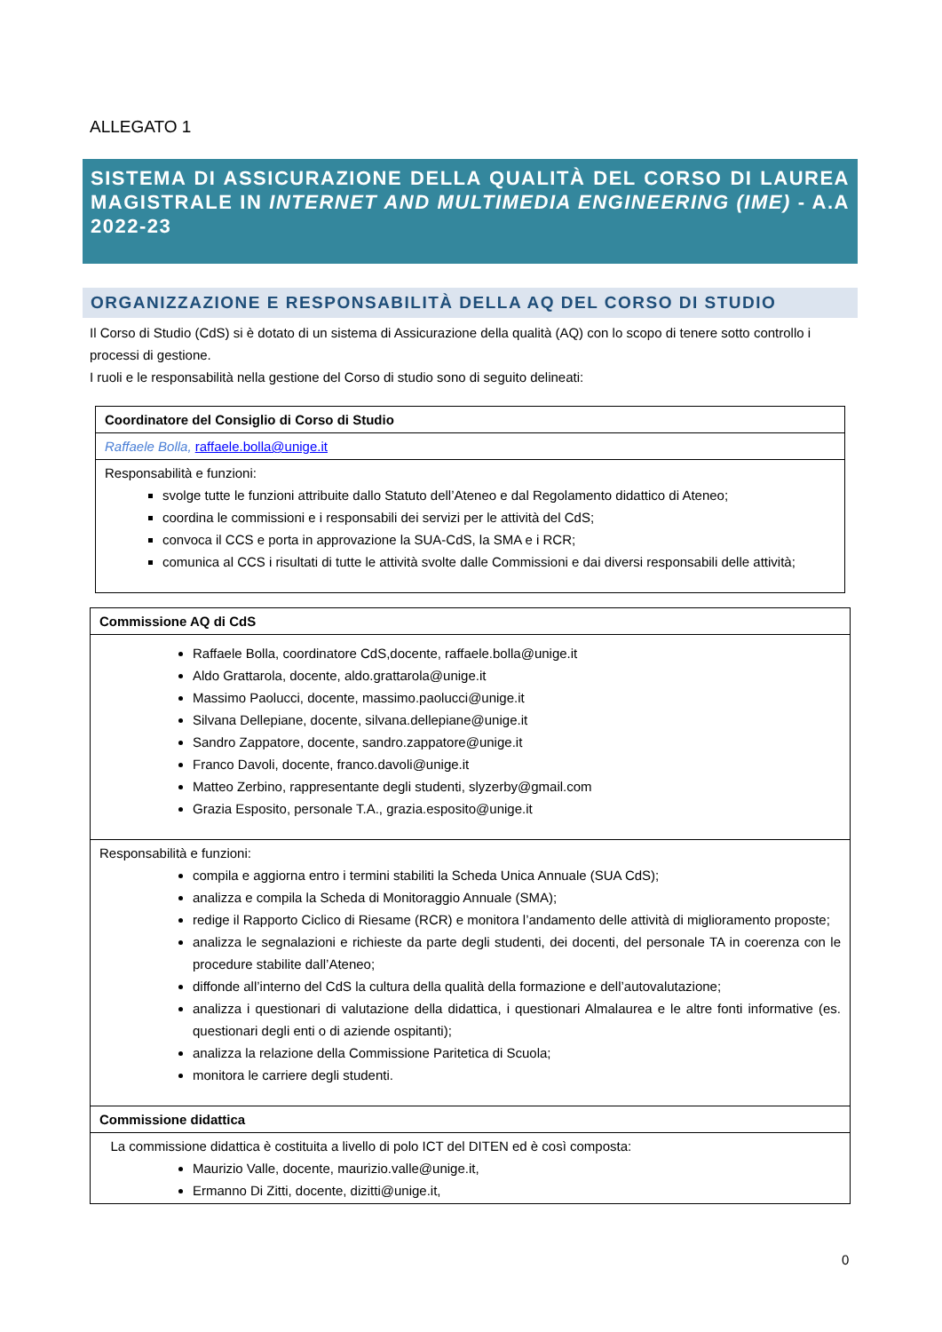ALLEGATO 1
SISTEMA DI ASSICURAZIONE DELLA QUALITÀ DEL CORSO DI LAUREA MAGISTRALE IN INTERNET AND MULTIMEDIA ENGINEERING (IME) - A.A 2022-23
ORGANIZZAZIONE E RESPONSABILITÀ DELLA AQ DEL CORSO DI STUDIO
Il Corso di Studio (CdS) si è dotato di un sistema di Assicurazione della qualità (AQ) con lo scopo di tenere sotto controllo i processi di gestione.
I ruoli e le responsabilità nella gestione del Corso di studio sono di seguito delineati:
| Coordinatore del Consiglio di Corso di Studio |
| Raffaele Bolla, raffaele.bolla@unige.it |
| Responsabilità e funzioni: svolge tutte le funzioni attribuite dallo Statuto dell’Ateneo e dal Regolamento didattico di Ateneo; coordina le commissioni e i responsabili dei servizi per le attività del CdS; convoca il CCS e porta in approvazione la SUA-CdS, la SMA e i RCR; comunica al CCS i risultati di tutte le attività svolte dalle Commissioni e dai diversi responsabili delle attività; |
| Commissione AQ di CdS |
| Raffaele Bolla, coordinatore CdS,docente, raffaele.bolla@unige.it Aldo Grattarola, docente, aldo.grattarola@unige.it Massimo Paolucci, docente, massimo.paolucci@unige.it Silvana Dellepiane, docente, silvana.dellepiane@unige.it Sandro Zappatore, docente, sandro.zappatore@unige.it Franco Davoli, docente, franco.davoli@unige.it Matteo Zerbino, rappresentante degli studenti, slyzerby@gmail.com Grazia Esposito, personale T.A., grazia.esposito@unige.it |
| Responsabilità e funzioni: compila e aggiorna entro i termini stabiliti la Scheda Unica Annuale (SUA CdS); analizza e compila la Scheda di Monitoraggio Annuale (SMA); redige il Rapporto Ciclico di Riesame (RCR) e monitora l’andamento delle attività di miglioramento proposte; analizza le segnalazioni e richieste da parte degli studenti, dei docenti, del personale TA in coerenza con le procedure stabilite dall’Ateneo; diffonde all’interno del CdS la cultura della qualità della formazione e dell’autovalutazione; analizza i questionari di valutazione della didattica, i questionari Almalaurea e le altre fonti informative (es. questionari degli enti o di aziende ospitanti); analizza la relazione della Commissione Paritetica di Scuola; monitora le carriere degli studenti. |
| Commissione didattica |
| La commissione didattica è costituita a livello di polo ICT del DITEN ed è così composta: Maurizio Valle, docente, maurizio.valle@unige.it, Ermanno Di Zitti, docente, dizitti@unige.it, |
0